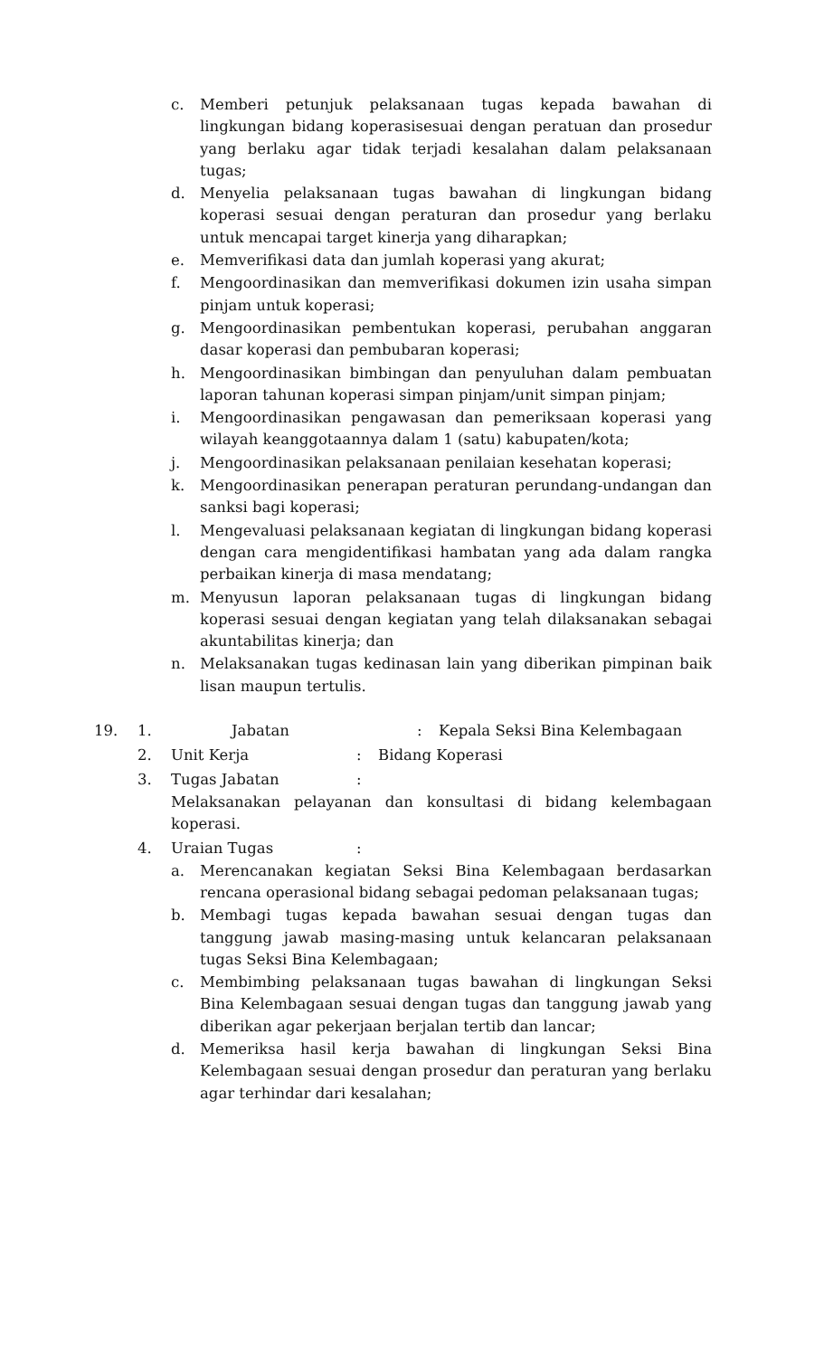c. Memberi petunjuk pelaksanaan tugas kepada bawahan di lingkungan bidang koperasisesuai dengan peratuan dan prosedur yang berlaku agar tidak terjadi kesalahan dalam pelaksanaan tugas;
d. Menyelia pelaksanaan tugas bawahan di lingkungan bidang koperasi sesuai dengan peraturan dan prosedur yang berlaku untuk mencapai target kinerja yang diharapkan;
e. Memverifikasi data dan jumlah koperasi yang akurat;
f. Mengoordinasikan dan memverifikasi dokumen izin usaha simpan pinjam untuk koperasi;
g. Mengoordinasikan pembentukan koperasi, perubahan anggaran dasar koperasi dan pembubaran koperasi;
h. Mengoordinasikan bimbingan dan penyuluhan dalam pembuatan laporan tahunan koperasi simpan pinjam/unit simpan pinjam;
i. Mengoordinasikan pengawasan dan pemeriksaan koperasi yang wilayah keanggotaannya dalam 1 (satu) kabupaten/kota;
j. Mengoordinasikan pelaksanaan penilaian kesehatan koperasi;
k. Mengoordinasikan penerapan peraturan perundang-undangan dan sanksi bagi koperasi;
l. Mengevaluasi pelaksanaan kegiatan di lingkungan bidang koperasi dengan cara mengidentifikasi hambatan yang ada dalam rangka perbaikan kinerja di masa mendatang;
m. Menyusun laporan pelaksanaan tugas di lingkungan bidang koperasi sesuai dengan kegiatan yang telah dilaksanakan sebagai akuntabilitas kinerja; dan
n. Melaksanakan tugas kedinasan lain yang diberikan pimpinan baik lisan maupun tertulis.
19. 1. Jabatan: Kepala Seksi Bina Kelembagaan
2. Unit Kerja: Bidang Koperasi
3. Tugas Jabatan:
Melaksanakan pelayanan dan konsultasi di bidang kelembagaan koperasi.
4. Uraian Tugas:
a. Merencanakan kegiatan Seksi Bina Kelembagaan berdasarkan rencana operasional bidang sebagai pedoman pelaksanaan tugas;
b. Membagi tugas kepada bawahan sesuai dengan tugas dan tanggung jawab masing-masing untuk kelancaran pelaksanaan tugas Seksi Bina Kelembagaan;
c. Membimbing pelaksanaan tugas bawahan di lingkungan Seksi Bina Kelembagaan sesuai dengan tugas dan tanggung jawab yang diberikan agar pekerjaan berjalan tertib dan lancar;
d. Memeriksa hasil kerja bawahan di lingkungan Seksi Bina Kelembagaan sesuai dengan prosedur dan peraturan yang berlaku agar terhindar dari kesalahan;